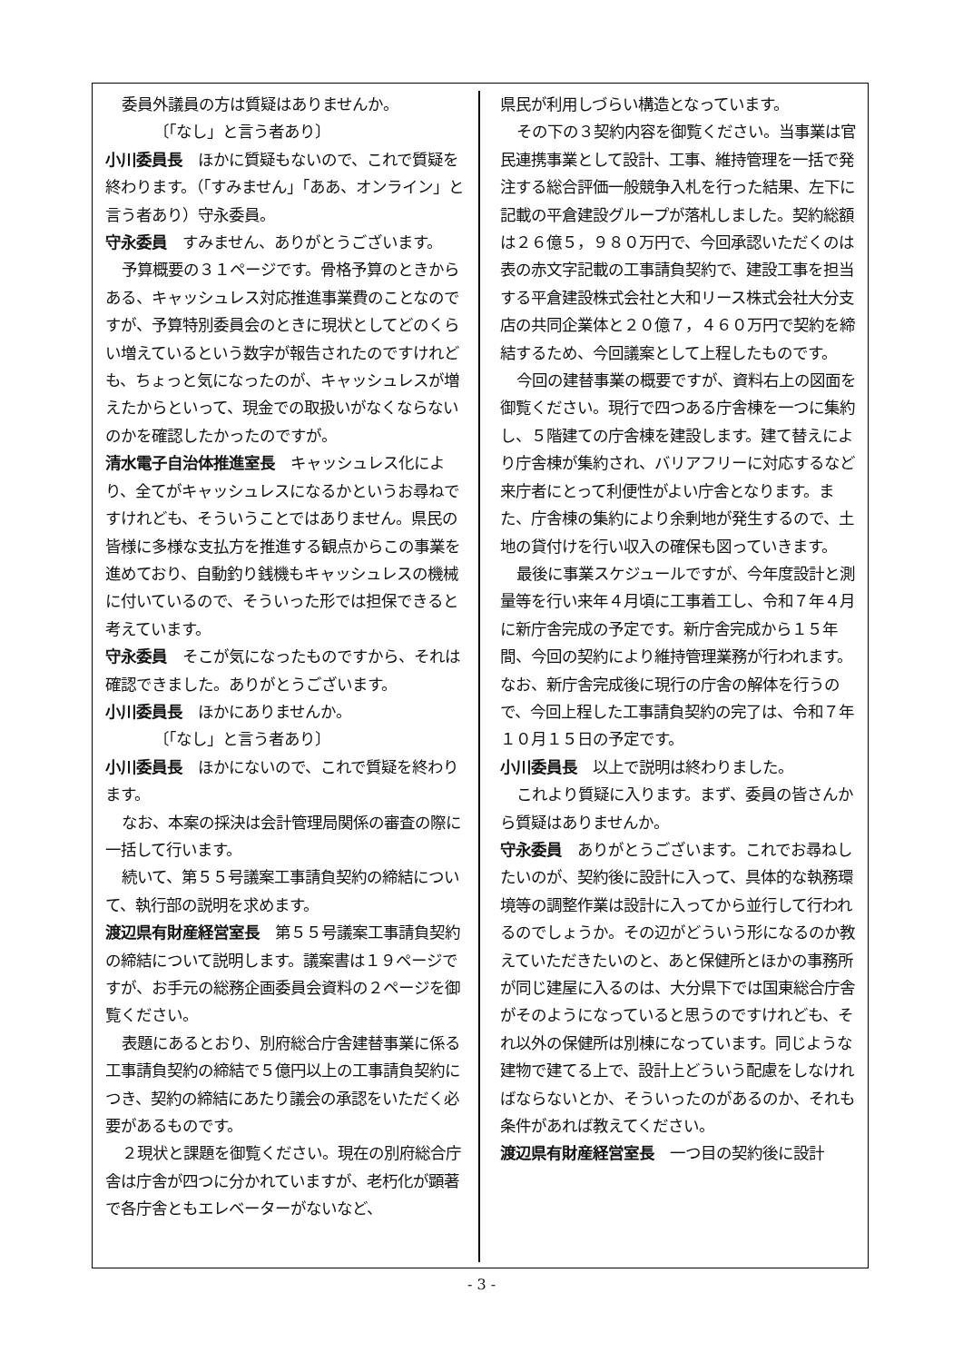委員外議員の方は質疑はありませんか。
〔「なし」と言う者あり〕
小川委員長　ほかに質疑もないので、これで質疑を終わります。（「すみません」「ああ、オンライン」と言う者あり）守永委員。
守永委員　すみません、ありがとうございます。
予算概要の３１ページです。骨格予算のときからある、キャッシュレス対応推進事業費のことなのですが、予算特別委員会のときに現状としてどのくらい増えているという数字が報告されたのですけれども、ちょっと気になったのが、キャッシュレスが増えたからといって、現金での取扱いがなくならないのかを確認したかったのですが。
清水電子自治体推進室長　キャッシュレス化により、全てがキャッシュレスになるかというお尋ねですけれども、そういうことではありません。県民の皆様に多様な支払方を推進する観点からこの事業を進めており、自動釣り銭機もキャッシュレスの機械に付いているので、そういった形では担保できると考えています。
守永委員　そこが気になったものですから、それは確認できました。ありがとうございます。
小川委員長　ほかにありませんか。
〔「なし」と言う者あり〕
小川委員長　ほかにないので、これで質疑を終わります。
なお、本案の採決は会計管理局関係の審査の際に一括して行います。
続いて、第５５号議案工事請負契約の締結について、執行部の説明を求めます。
渡辺県有財産経営室長　第５５号議案工事請負契約の締結について説明します。議案書は１９ページですが、お手元の総務企画委員会資料の２ページを御覧ください。
表題にあるとおり、別府総合庁舎建替事業に係る工事請負契約の締結で５億円以上の工事請負契約につき、契約の締結にあたり議会の承認をいただく必要があるものです。
２現状と課題を御覧ください。現在の別府総合庁舎は庁舎が四つに分かれていますが、老朽化が顕著で各庁舎ともエレベーターがないなど、
県民が利用しづらい構造となっています。
その下の３契約内容を御覧ください。当事業は官民連携事業として設計、工事、維持管理を一括で発注する総合評価一般競争入札を行った結果、左下に記載の平倉建設グループが落札しました。契約総額は２６億５，９８０万円で、今回承認いただくのは表の赤文字記載の工事請負契約で、建設工事を担当する平倉建設株式会社と大和リース株式会社大分支店の共同企業体と２０億７，４６０万円で契約を締結するため、今回議案として上程したものです。
今回の建替事業の概要ですが、資料右上の図面を御覧ください。現行で四つある庁舎棟を一つに集約し、５階建ての庁舎棟を建設します。建て替えにより庁舎棟が集約され、バリアフリーに対応するなど来庁者にとって利便性がよい庁舎となります。また、庁舎棟の集約により余剰地が発生するので、土地の貸付けを行い収入の確保も図っていきます。
最後に事業スケジュールですが、今年度設計と測量等を行い来年４月頃に工事着工し、令和７年４月に新庁舎完成の予定です。新庁舎完成から１５年間、今回の契約により維持管理業務が行われます。なお、新庁舎完成後に現行の庁舎の解体を行うので、今回上程した工事請負契約の完了は、令和７年１０月１５日の予定です。
小川委員長　以上で説明は終わりました。
これより質疑に入ります。まず、委員の皆さんから質疑はありませんか。
守永委員　ありがとうございます。これでお尋ねしたいのが、契約後に設計に入って、具体的な執務環境等の調整作業は設計に入ってから並行して行われるのでしょうか。その辺がどういう形になるのか教えていただきたいのと、あと保健所とほかの事務所が同じ建屋に入るのは、大分県下では国東総合庁舎がそのようになっていると思うのですけれども、それ以外の保健所は別棟になっています。同じような建物で建てる上で、設計上どういう配慮をしなければならないとか、そういったのがあるのか、それも条件があれば教えてください。
渡辺県有財産経営室長　一つ目の契約後に設計
- 3 -